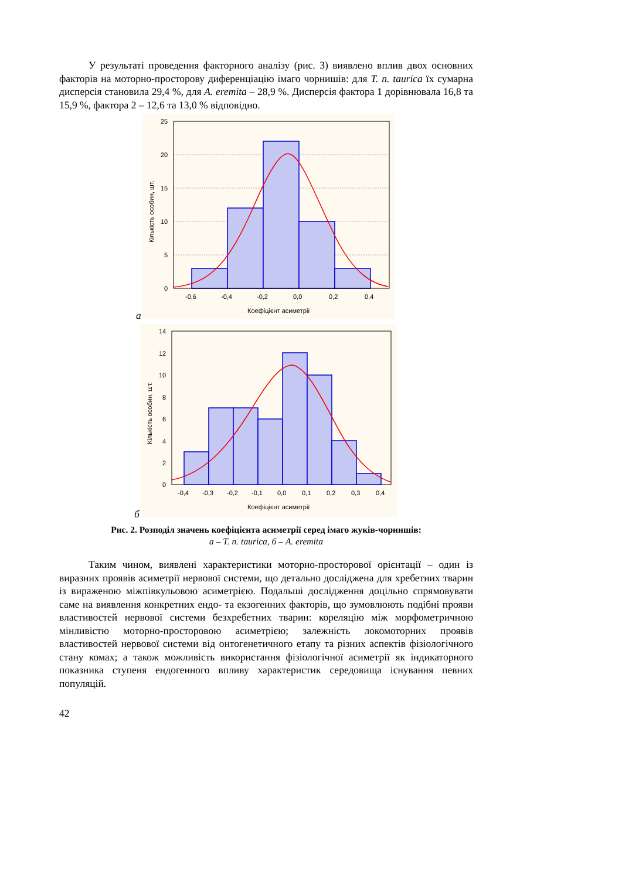У результаті проведення факторного аналізу (рис. 3) виявлено вплив двох основних факторів на моторно-просторову диференціацію імаго чорнишів: для T. n. taurica їх сумарна дисперсія становила 29,4 %, для A. eremita – 28,9 %. Дисперсія фактора 1 дорівнювала 16,8 та 15,9 %, фактора 2 – 12,6 та 13,0 % відповідно.
25
20
15
10
5
0
-0,6
-0,4
-0,2
0,0
0,2
0,4
Коефіцієнт асиметрії
Кількість особин, шт.
а
14
12
10
8
6
4
2
0
-0,4
-0,3
-0,2
-0,1
0,0
0,1
0,2
0,3
0,4
Коефіцієнт асиметрії
Кількість особин, шт.
б
Рис. 2. Розподіл значень коефіцієнта асиметрії серед імаго жуків-чорнишів:
а – T. n. taurica, б – A. eremita
Таким чином, виявлені характеристики моторно-просторової орієнтації – один із виразних проявів асиметрії нервової системи, що детально досліджена для хребетних тварин із вираженою міжпівкульовою асиметрією. Подальші дослідження доцільно спрямовувати саме на виявлення конкретних ендо- та екзогенних факторів, що зумовлюють подібні прояви властивостей нервової системи безхребетних тварин: кореляцію між морфометричною мінливістю моторно-просторовою асиметрією; залежність локомоторних проявів властивостей нервової системи від онтогенетичного етапу та різних аспектів фізіологічного стану комах; а також можливість використання фізіологічної асиметрії як індикаторного показника ступеня ендогенного впливу характеристик середовища існування певних популяцій.
42